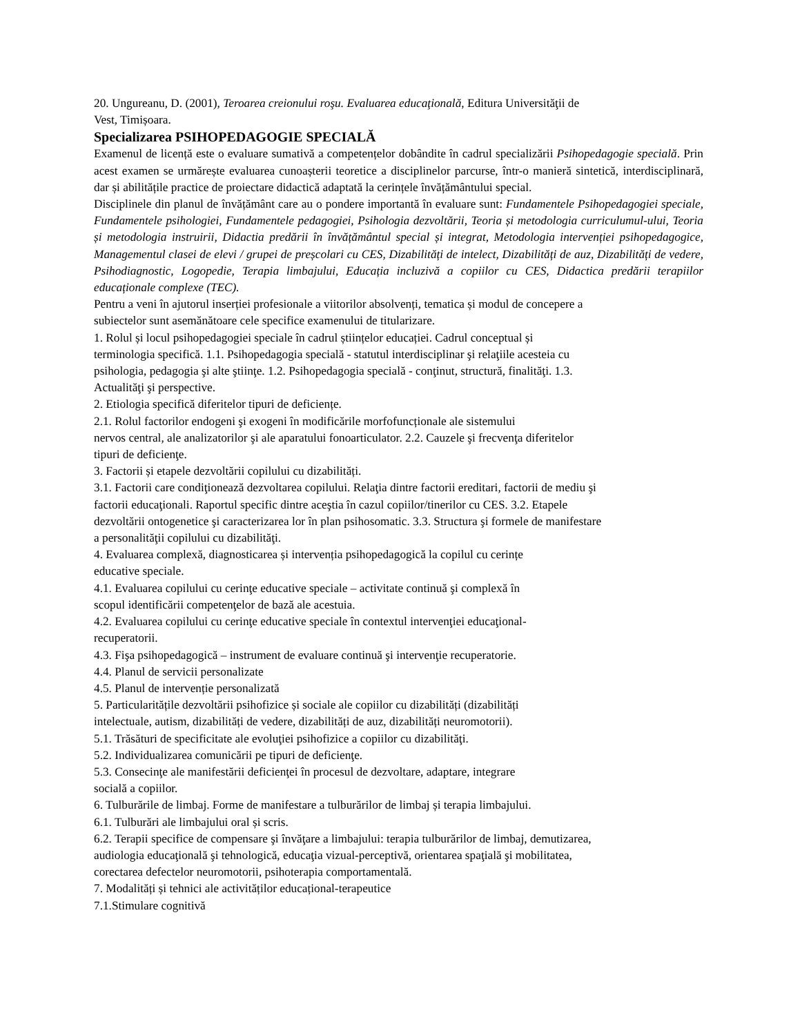20. Ungureanu, D. (2001), Teroarea creionului roşu. Evaluarea educaţională, Editura Universităţii de
Vest, Timișoara.
Specializarea PSIHOPEDAGOGIE SPECIALĂ
Examenul de licență este o evaluare sumativă a competențelor dobândite în cadrul specializării Psihopedagogie specială. Prin acest examen se urmărește evaluarea cunoașterii teoretice a disciplinelor parcurse, într-o manieră sintetică, interdisciplinară, dar și abilitățile practice de proiectare didactică adaptată la cerințele învățământului special.
Disciplinele din planul de învățământ care au o pondere importantă în evaluare sunt: Fundamentele Psihopedagogiei speciale, Fundamentele psihologiei, Fundamentele pedagogiei, Psihologia dezvoltării, Teoria și metodologia curriculumul-ului, Teoria și metodologia instruirii, Didactia predării în învățământul special și integrat, Metodologia intervenției psihopedagogice, Managementul clasei de elevi / grupei de preșcolari cu CES, Dizabilități de intelect, Dizabilități de auz, Dizabilități de vedere, Psihodiagnostic, Logopedie, Terapia limbajului, Educația incluzivă a copiilor cu CES, Didactica predării terapiilor educaționale complexe (TEC).
Pentru a veni în ajutorul inserției profesionale a viitorilor absolvenți, tematica și modul de concepere a
subiectelor sunt asemănătoare cele specifice examenului de titularizare.
1. Rolul și locul psihopedagogiei speciale în cadrul științelor educației. Cadrul conceptual și
terminologia specifică. 1.1. Psihopedagogia specială - statutul interdisciplinar şi relaţiile acesteia cu
psihologia, pedagogia şi alte ştiinţe. 1.2. Psihopedagogia specială - conţinut, structură, finalităţi. 1.3.
Actualităţi şi perspective.
2. Etiologia specifică diferitelor tipuri de deficiențe.
2.1. Rolul factorilor endogeni şi exogeni în modificările morfofuncționale ale sistemului
nervos central, ale analizatorilor şi ale aparatului fonoarticulator. 2.2. Cauzele şi frecvenţa diferitelor
tipuri de deficienţe.
3. Factorii și etapele dezvoltării copilului cu dizabilități.
3.1. Factorii care condiţionează dezvoltarea copilului. Relaţia dintre factorii ereditari, factorii de mediu şi
factorii educaţionali. Raportul specific dintre aceştia în cazul copiilor/tinerilor cu CES. 3.2. Etapele
dezvoltării ontogenetice şi caracterizarea lor în plan psihosomatic. 3.3. Structura şi formele de manifestare
a personalităţii copilului cu dizabilităţi.
4. Evaluarea complexă, diagnosticarea și intervenția psihopedagogică la copilul cu cerințe
educative speciale.
4.1. Evaluarea copilului cu cerinţe educative speciale – activitate continuă şi complexă în
scopul identificării competenţelor de bază ale acestuia.
4.2. Evaluarea copilului cu cerinţe educative speciale în contextul intervenţiei educaţional-
recuperatorii.
4.3. Fişa psihopedagogică – instrument de evaluare continuă şi intervenţie recuperatorie.
4.4. Planul de servicii personalizate
4.5. Planul de intervenție personalizată
5. Particularitățile dezvoltării psihofizice și sociale ale copiilor cu dizabilități (dizabilități
intelectuale, autism, dizabilități de vedere, dizabilități de auz, dizabilități neuromotorii).
5.1. Trăsături de specificitate ale evoluţiei psihofizice a copiilor cu dizabilităţi.
5.2. Individualizarea comunicării pe tipuri de deficienţe.
5.3. Consecinţe ale manifestării deficienţei în procesul de dezvoltare, adaptare, integrare
socială a copiilor.
6. Tulburările de limbaj. Forme de manifestare a tulburărilor de limbaj și terapia limbajului.
6.1. Tulburări ale limbajului oral și scris.
6.2. Terapii specifice de compensare şi învăţare a limbajului: terapia tulburărilor de limbaj, demutizarea,
audiologia educaţională şi tehnologică, educaţia vizual-perceptivă, orientarea spaţială şi mobilitatea,
corectarea defectelor neuromotorii, psihoterapia comportamentală.
7. Modalități și tehnici ale activităților educațional-terapeutice
7.1.Stimulare cognitivă